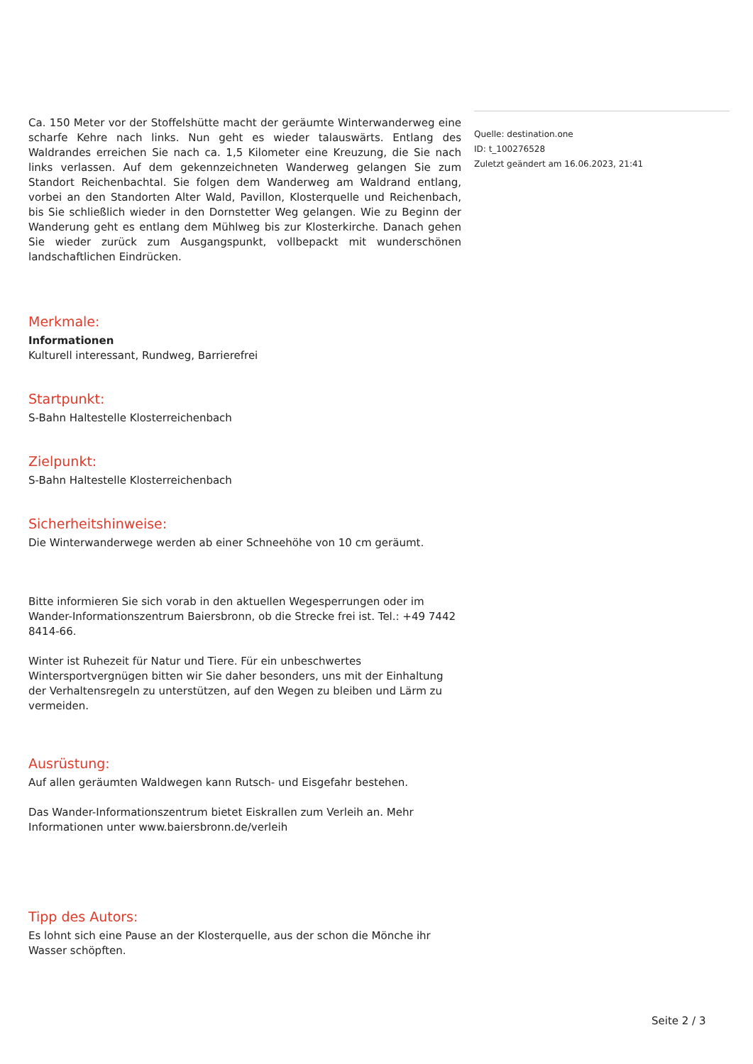Ca. 150 Meter vor der Stoffelshütte macht der geräumte Winterwanderweg eine scharfe Kehre nach links. Nun geht es wieder talauswärts. Entlang des Waldrandes erreichen Sie nach ca. 1,5 Kilometer eine Kreuzung, die Sie nach links verlassen. Auf dem gekennzeichneten Wanderweg gelangen Sie zum Standort Reichenbachtal. Sie folgen dem Wanderweg am Waldrand entlang, vorbei an den Standorten Alter Wald, Pavillon, Klosterquelle und Reichenbach, bis Sie schließlich wieder in den Dornstetter Weg gelangen. Wie zu Beginn der Wanderung geht es entlang dem Mühlweg bis zur Klosterkirche. Danach gehen Sie wieder zurück zum Ausgangspunkt, vollbepackt mit wunderschönen landschaftlichen Eindrücken.
Merkmale:
Informationen
Kulturell interessant, Rundweg, Barrierefrei
Startpunkt:
S-Bahn Haltestelle Klosterreichenbach
Zielpunkt:
S-Bahn Haltestelle Klosterreichenbach
Sicherheitshinweise:
Die Winterwanderwege werden ab einer Schneehöhe von 10 cm geräumt.
Bitte informieren Sie sich vorab in den aktuellen Wegesperrungen oder im Wander-Informationszentrum Baiersbronn, ob die Strecke frei ist. Tel.: +49 7442 8414-66.
Winter ist Ruhezeit für Natur und Tiere. Für ein unbeschwertes Wintersportvergnügen bitten wir Sie daher besonders, uns mit der Einhaltung der Verhaltensregeln zu unterstützen, auf den Wegen zu bleiben und Lärm zu vermeiden.
Ausrüstung:
Auf allen geräumten Waldwegen kann Rutsch- und Eisgefahr bestehen.
Das Wander-Informationszentrum bietet Eiskrallen zum Verleih an. Mehr Informationen unter www.baiersbronn.de/verleih
Tipp des Autors:
Es lohnt sich eine Pause an der Klosterquelle, aus der schon die Mönche ihr Wasser schöpften.
Quelle: destination.one
ID: t_100276528
Zuletzt geändert am 16.06.2023, 21:41
Seite 2 / 3